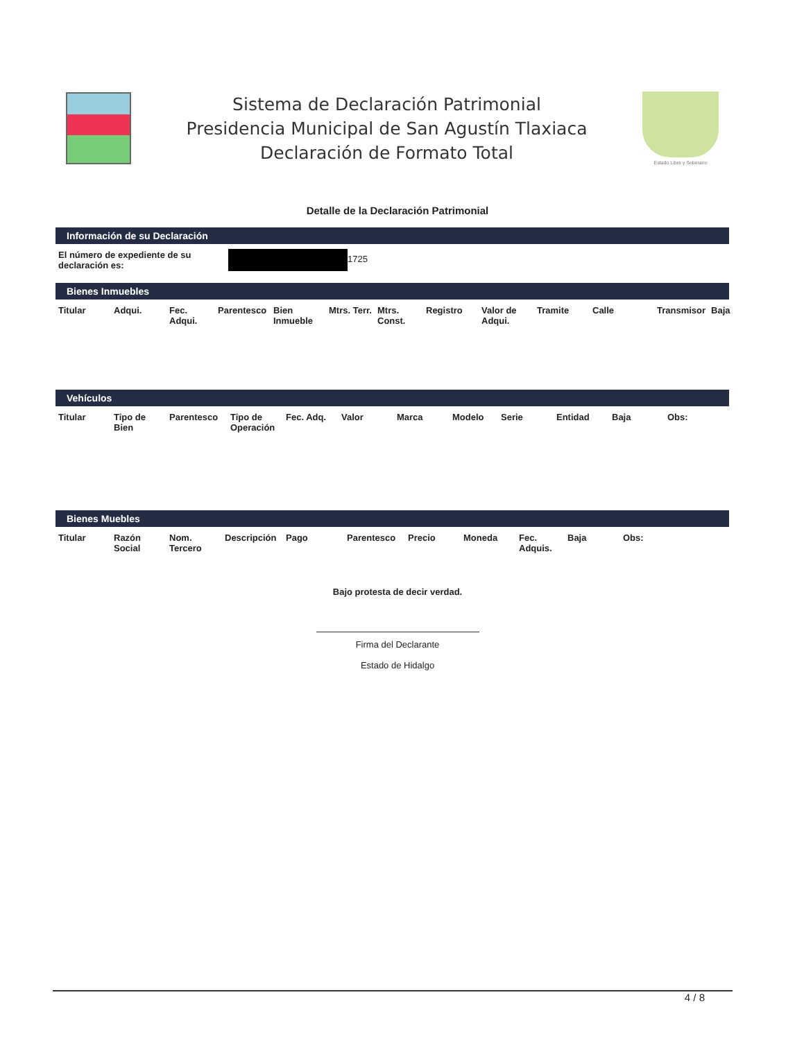Sistema de Declaración Patrimonial
Presidencia Municipal de San Agustín Tlaxiaca
Declaración de Formato Total
Estado Libre y Soberano
Detalle de la Declaración Patrimonial
Información de su Declaración
| El número de expediente de su declaración es: | 1725 |
Bienes Inmuebles
| Titular | Adqui. | Fec. Adqui. | Parentesco | Bien Inmueble | Mtrs. Terr. | Mtrs. Const. | Registro | Valor de Adqui. | Tramite | Calle | Transmisor | Baja |
| --- | --- | --- | --- | --- | --- | --- | --- | --- | --- | --- | --- | --- |
Vehículos
| Titular | Tipo de Bien | Parentesco | Tipo de Operación | Fec. Adq. | Valor | Marca | Modelo | Serie | Entidad | Baja | Obs: |
| --- | --- | --- | --- | --- | --- | --- | --- | --- | --- | --- | --- |
Bienes Muebles
| Titular | Razón Social | Nom. Tercero | Descripción | Pago | Parentesco | Precio | Moneda | Fec. Adquis. | Baja | Obs: |
| --- | --- | --- | --- | --- | --- | --- | --- | --- | --- | --- |
Bajo protesta de decir verdad.
Firma del Declarante
Estado de Hidalgo
4 / 8